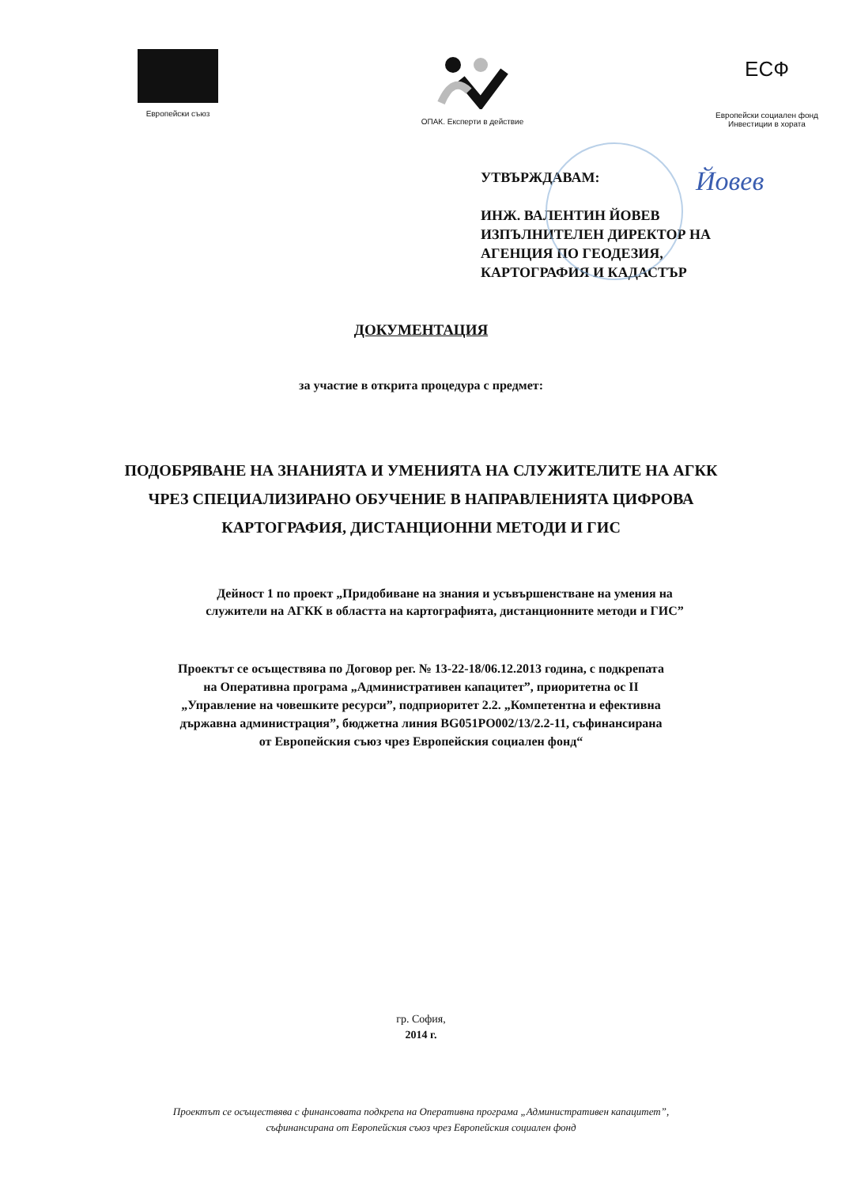Европейски съюз
ОПАК. Експерти в действие
ЕСФ
Европейски социален фонд
Инвестиции в хората
Йовев
УТВЪРЖДАВАМ:
ИНЖ. ВАЛЕНТИН ЙОВЕВ
ИЗПЪЛНИТЕЛЕН ДИРЕКТОР НА
АГЕНЦИЯ ПО ГЕОДЕЗИЯ,
КАРТОГРАФИЯ И КАДАСТЪР
ДОКУМЕНТАЦИЯ
за участие в открита процедура с предмет:
ПОДОБРЯВАНЕ НА ЗНАНИЯТА И УМЕНИЯТА НА СЛУЖИТЕЛИТЕ НА АГКК
ЧРЕЗ СПЕЦИАЛИЗИРАНО ОБУЧЕНИЕ В НАПРАВЛЕНИЯТА ЦИФРОВА
КАРТОГРАФИЯ, ДИСТАНЦИОННИ МЕТОДИ И ГИС
Дейност 1 по проект „Придобиване на знания и усъвършенстване на умения на
служители на АГКК в областта на картографията, дистанционните методи и ГИС”
Проектът се осъществява по Договор рег. № 13-22-18/06.12.2013 година, с подкрепата
на Оперативна програма „Административен капацитет”, приоритетна ос II
„Управление на човешките ресурси”, подприоритет 2.2. „Компетентна и ефективна
държавна администрация”, бюджетна линия BG051PO002/13/2.2-11, съфинансирана
от Европейския съюз чрез Европейския социален фонд“
гр. София,
2014 г.
Проектът се осъществява с финансовата подкрепа на Оперативна програма „Административен капацитет”,
съфинансирана от Европейския съюз чрез Европейския социален фонд